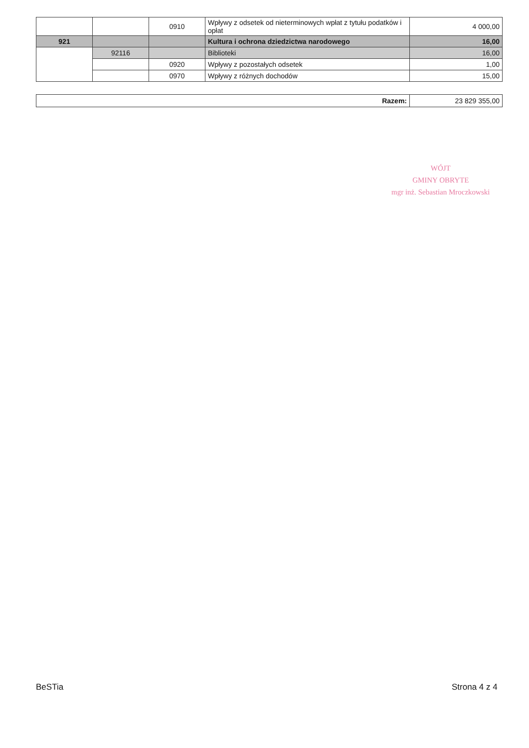| | | 0910 | Wpływy z odsetek od nieterminowych wpłat z tytułu podatków i opłat | 4 000,00 |
| 921 | | | Kultura i ochrona dziedzictwa narodowego | 16,00 |
| | 92116 | | Biblioteki | 16,00 |
| | | 0920 | Wpływy z pozostałych odsetek | 1,00 |
| | | 0970 | Wpływy z różnych dochodów | 15,00 |
| Razem: | 23 829 355,00 |
WÓJT
GMINY OBRYTE
mgr inż. Sebastian Mroczkowski
BeSTia Strona 4 z 4